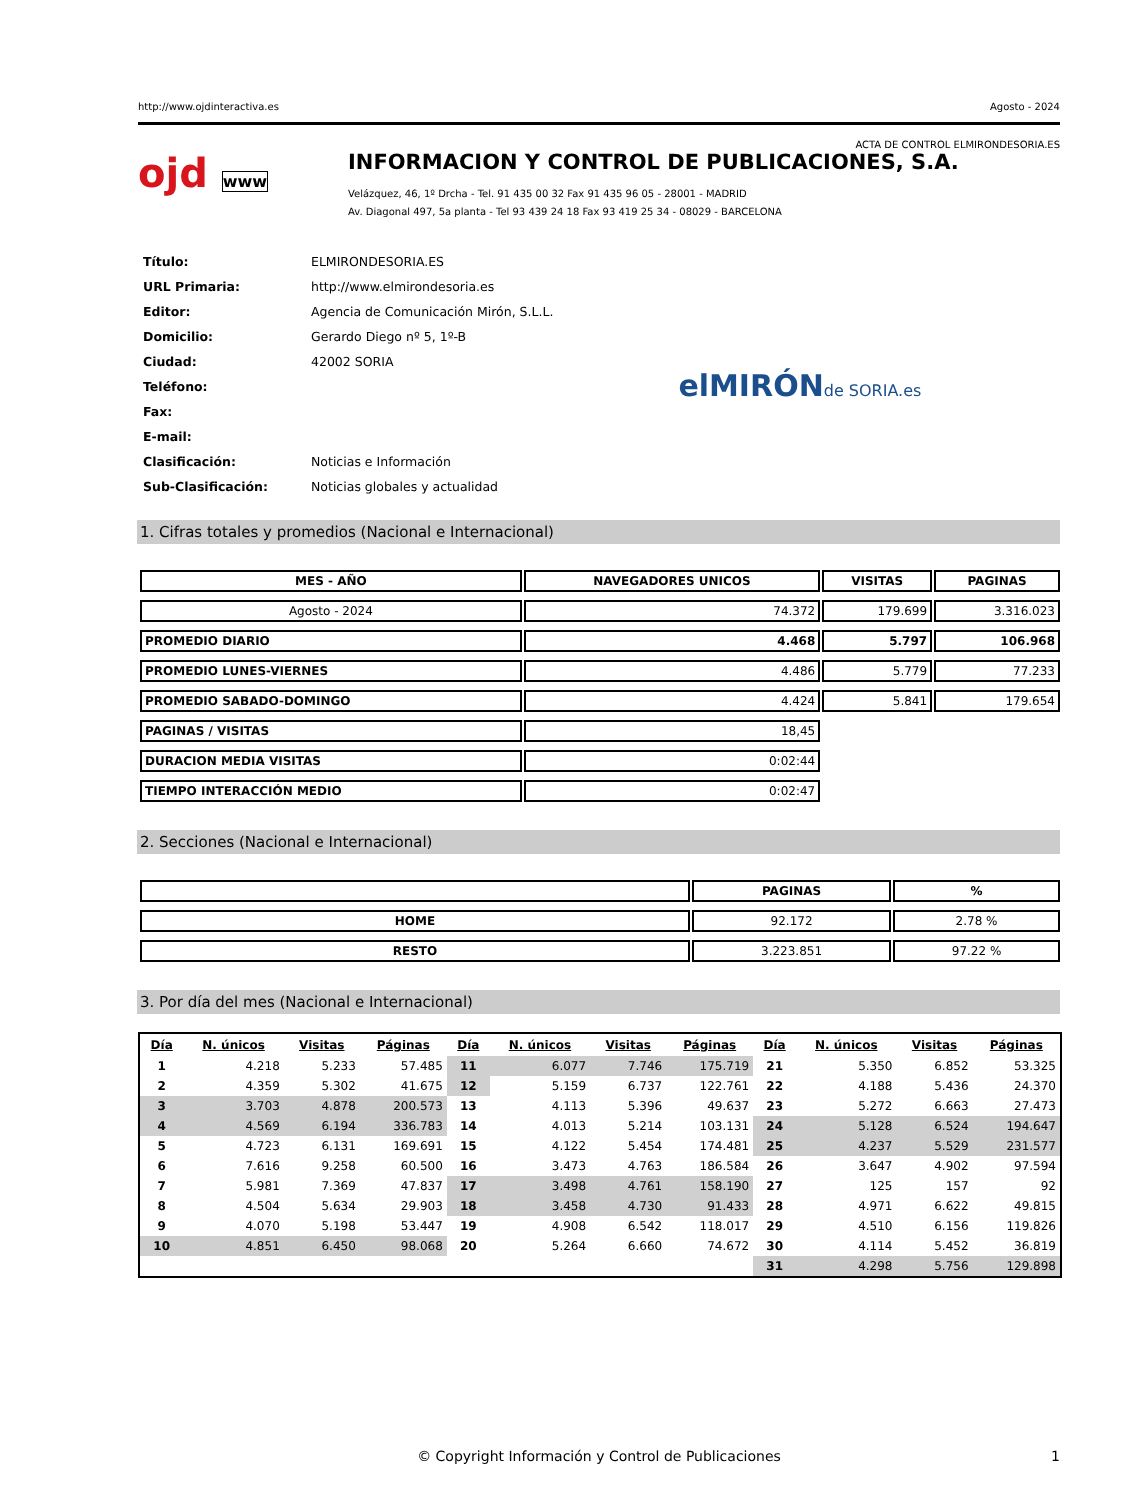http://www.ojdinteractiva.es Agosto - 2024
ACTA DE CONTROL ELMIRONDESORIA.ES
ojd www
INFORMACION Y CONTROL DE PUBLICACIONES, S.A.
Velázquez, 46, 1º Drcha - Tel. 91 435 00 32 Fax 91 435 96 05 - 28001 - MADRID
Av. Diagonal 497, 5a planta - Tel 93 439 24 18 Fax 93 419 25 34 - 08029 - BARCELONA
| Título: | ELMIRONDESORIA.ES |
| URL Primaria: | http://www.elmirondesoria.es |
| Editor: | Agencia de Comunicación Mirón, S.L.L. |
| Domicilio: | Gerardo Diego nº 5, 1º-B |
| Ciudad: | 42002 SORIA |
| Teléfono: | |
| Fax: | |
| E-mail: | |
| Clasificación: | Noticias e Información |
| Sub-Clasificación: | Noticias globales y actualidad |
elMIRÓNde SORIA.es
1. Cifras totales y promedios (Nacional e Internacional)
| MES - AÑO | NAVEGADORES UNICOS | VISITAS | PAGINAS |
| --- | --- | --- | --- |
| Agosto - 2024 | 74.372 | 179.699 | 3.316.023 |
| PROMEDIO DIARIO | 4.468 | 5.797 | 106.968 |
| PROMEDIO LUNES-VIERNES | 4.486 | 5.779 | 77.233 |
| PROMEDIO SABADO-DOMINGO | 4.424 | 5.841 | 179.654 |
| PAGINAS / VISITAS | 18,45 | | |
| DURACION MEDIA VISITAS | 0:02:44 | | |
| TIEMPO INTERACCIÓN MEDIO | 0:02:47 | | |
2. Secciones (Nacional e Internacional)
| | PAGINAS | % |
| --- | --- | --- |
| HOME | 92.172 | 2.78 % |
| RESTO | 3.223.851 | 97.22 % |
3. Por día del mes (Nacional e Internacional)
| Día | N. únicos | Visitas | Páginas | Día | N. únicos | Visitas | Páginas | Día | N. únicos | Visitas | Páginas |
| --- | --- | --- | --- | --- | --- | --- | --- | --- | --- | --- | --- |
| 1 | 4.218 | 5.233 | 57.485 | 11 | 6.077 | 7.746 | 175.719 | 21 | 5.350 | 6.852 | 53.325 |
| 2 | 4.359 | 5.302 | 41.675 | 12 | 5.159 | 6.737 | 122.761 | 22 | 4.188 | 5.436 | 24.370 |
| 3 | 3.703 | 4.878 | 200.573 | 13 | 4.113 | 5.396 | 49.637 | 23 | 5.272 | 6.663 | 27.473 |
| 4 | 4.569 | 6.194 | 336.783 | 14 | 4.013 | 5.214 | 103.131 | 24 | 5.128 | 6.524 | 194.647 |
| 5 | 4.723 | 6.131 | 169.691 | 15 | 4.122 | 5.454 | 174.481 | 25 | 4.237 | 5.529 | 231.577 |
| 6 | 7.616 | 9.258 | 60.500 | 16 | 3.473 | 4.763 | 186.584 | 26 | 3.647 | 4.902 | 97.594 |
| 7 | 5.981 | 7.369 | 47.837 | 17 | 3.498 | 4.761 | 158.190 | 27 | 125 | 157 | 92 |
| 8 | 4.504 | 5.634 | 29.903 | 18 | 3.458 | 4.730 | 91.433 | 28 | 4.971 | 6.622 | 49.815 |
| 9 | 4.070 | 5.198 | 53.447 | 19 | 4.908 | 6.542 | 118.017 | 29 | 4.510 | 6.156 | 119.826 |
| 10 | 4.851 | 6.450 | 98.068 | 20 | 5.264 | 6.660 | 74.672 | 30 | 4.114 | 5.452 | 36.819 |
| | | | | | | | | 31 | 4.298 | 5.756 | 129.898 |
© Copyright Información y Control de Publicaciones 1